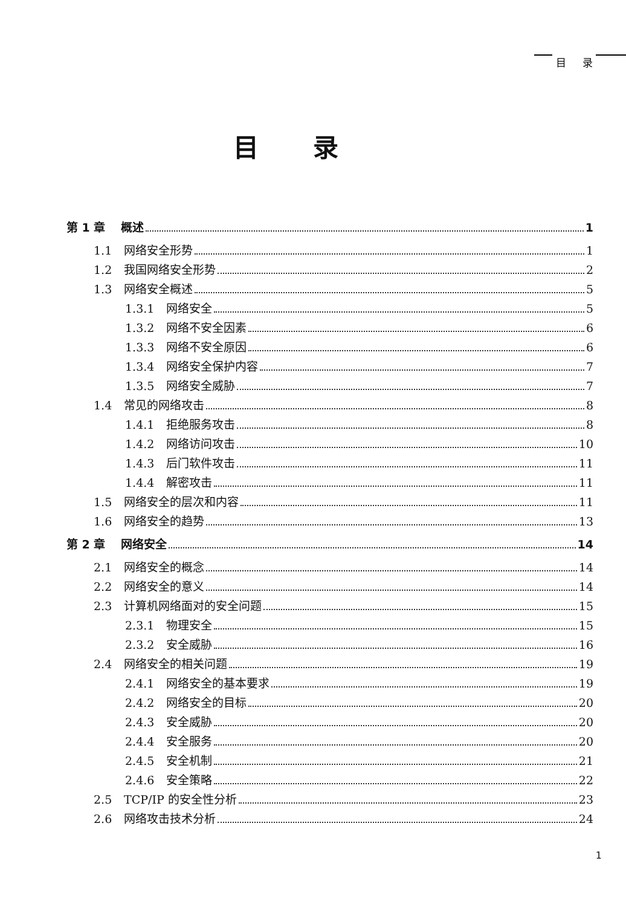目 录
目录
第 1 章 概述 1
1.1 网络安全形势 1
1.2 我国网络安全形势 2
1.3 网络安全概述 5
1.3.1 网络安全 5
1.3.2 网络不安全因素 6
1.3.3 网络不安全原因 6
1.3.4 网络安全保护内容 7
1.3.5 网络安全威胁 7
1.4 常见的网络攻击 8
1.4.1 拒绝服务攻击 8
1.4.2 网络访问攻击 10
1.4.3 后门软件攻击 11
1.4.4 解密攻击 11
1.5 网络安全的层次和内容 11
1.6 网络安全的趋势 13
第 2 章 网络安全 14
2.1 网络安全的概念 14
2.2 网络安全的意义 14
2.3 计算机网络面对的安全问题 15
2.3.1 物理安全 15
2.3.2 安全威胁 16
2.4 网络安全的相关问题 19
2.4.1 网络安全的基本要求 19
2.4.2 网络安全的目标 20
2.4.3 安全威胁 20
2.4.4 安全服务 20
2.4.5 安全机制 21
2.4.6 安全策略 22
2.5 TCP/IP 的安全性分析 23
2.6 网络攻击技术分析 24
1